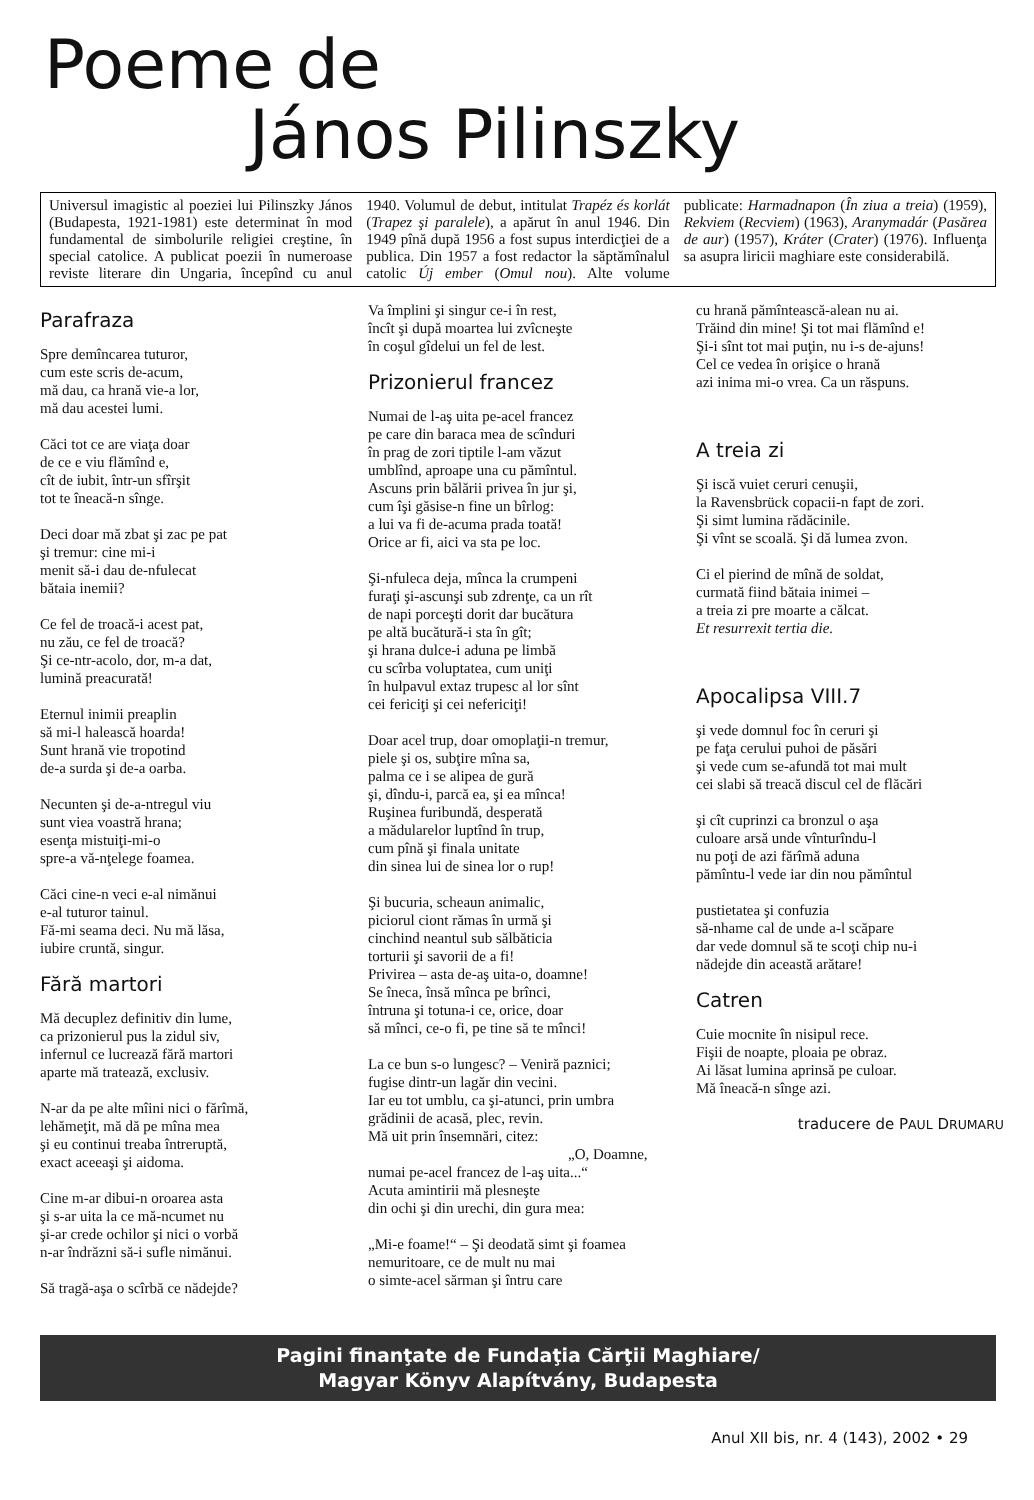Poeme de
János Pilinszky
Universul imagistic al poeziei lui Pilinszky János (Budapesta, 1921-1981) este determinat în mod fundamental de simbolurile religiei creştine, în special catolice. A publicat poezii în numeroase reviste literare din Ungaria, începînd cu anul 1940. Volumul de debut, intitulat Trapéz és korlát (Trapez şi paralele), a apărut în anul 1946. Din 1949 pînă după 1956 a fost supus interdicţiei de a publica. Din 1957 a fost redactor la săptămînalul catolic Új ember (Omul nou). Alte volume publicate: Harmadnapon (În ziua a treia) (1959), Rekviem (Recviem) (1963), Aranymadár (Pasărea de aur) (1957), Kráter (Crater) (1976). Influenţa sa asupra liricii maghiare este considerabilă.
Parafraza
Spre demîncarea tuturor,
cum este scris de-acum,
mă dau, ca hrană vie-a lor,
mă dau acestei lumi.
Căci tot ce are viaţa doar
de ce e viu flămînd e,
cît de iubit, într-un sfîrşit
tot te îneacă-n sînge.
Deci doar mă zbat şi zac pe pat
şi tremur: cine mi-i
menit să-i dau de-nfulecat
bătaia inemii?
Ce fel de troacă-i acest pat,
nu zău, ce fel de troacă?
Şi ce-ntr-acolo, dor, m-a dat,
lumină preacurată!
Eternul inimii preaplin
să mi-l halească hoarda!
Sunt hrană vie tropotind
de-a surda şi de-a oarba.
Necunten şi de-a-ntregul viu
sunt viea voastră hrana;
esenţa mistuiţi-mi-o
spre-a vă-nţelege foamea.
Căci cine-n veci e-al nimănui
e-al tuturor tainul.
Fă-mi seama deci. Nu mă lăsa,
iubire cruntă, singur.
Fără martori
Mă decuplez definitiv din lume,
ca prizonierul pus la zidul siv,
infernul ce lucrează fără martori
aparte mă tratează, exclusiv.
N-ar da pe alte mîini nici o fărîmă,
lehămeţit, mă dă pe mîna mea
şi eu continui treaba întreruptă,
exact aceeaşi şi aidoma.
Cine m-ar dibui-n oroarea asta
şi s-ar uita la ce mă-ncumet nu
şi-ar crede ochilor şi nici o vorbă
n-ar îndrăzni să-i sufle nimănui.
Să tragă-aşa o scîrbă ce nădejde?
Va împlini şi singur ce-i în rest,
încît şi după moartea lui zvîcneşte
în coşul gîdelui un fel de lest.
Prizonierul francez
Numai de l-aş uita pe-acel francez
pe care din baraca mea de scînduri
în prag de zori tiptile l-am văzut
umblînd, aproape una cu pămîntul.
Ascuns prin bălării privea în jur şi,
cum îşi găsise-n fine un bîrlog:
a lui va fi de-acuma prada toată!
Orice ar fi, aici va sta pe loc.
Şi-nfuleca deja, mînca la crumpeni
furaţi şi-ascunşi sub zdrenţe, ca un rît
de napi porceşti dorit dar bucătura
pe altă bucătură-i sta în gît;
şi hrana dulce-i aduna pe limbă
cu scîrba voluptatea, cum uniţi
în hulpavul extaz trupesc al lor sînt
cei fericiţi şi cei nefericiţi!
Doar acel trup, doar omoplaţii-n tremur,
piele şi os, subţire mîna sa,
palma ce i se alipea de gură
şi, dîndu-i, parcă ea, şi ea mînca!
Ruşinea furibundă, desperată
a mădularelor luptînd în trup,
cum pînă şi finala unitate
din sinea lui de sinea lor o rup!
Şi bucuria, scheaun animalic,
piciorul ciont rămas în urmă şi
cinchind neantul sub sălbăticia
torturii şi savorii de a fi!
Privirea – asta de-aş uita-o, doamne!
Se îneca, însă mînca pe brînci,
întruna şi totuna-i ce, orice, doar
să mînci, ce-o fi, pe tine să te mînci!
La ce bun s-o lungesc? – Veniră paznici;
fugise dintr-un lagăr din vecini.
Iar eu tot umblu, ca şi-atunci, prin umbra
grădinii de acasă, plec, revin.
Mă uit prin însemnări, citez:
„O, Doamne,
numai pe-acel francez de l-aş uita...“
Acuta amintirii mă plesneşte
din ochi şi din urechi, din gura mea:
„Mi-e foame!“ – Şi deodată simt şi foamea
nemuritoare, ce de mult nu mai
o simte-acel sărman şi întru care
cu hrană pămîntească-alean nu ai.
Trăind din mine! Şi tot mai flămînd e!
Şi-i sînt tot mai puţin, nu i-s de-ajuns!
Cel ce vedea în orişice o hrană
azi inima mi-o vrea. Ca un răspuns.
A treia zi
Şi iscă vuiet ceruri cenuşii,
la Ravensbrück copacii-n fapt de zori.
Şi simt lumina rădăcinile.
Şi vînt se scoală. Şi dă lumea zvon.
Ci el pierind de mînă de soldat,
curmată fiind bătaia inimei –
a treia zi pre moarte a călcat.
Et resurrexit tertia die.
Apocalipsa VIII.7
şi vede domnul foc în ceruri şi
pe faţa cerului puhoi de păsări
şi vede cum se-afundă tot mai mult
cei slabi să treacă discul cel de flăcări
şi cît cuprinzi ca bronzul o aşa
culoare arsă unde vînturîndu-l
nu poţi de azi fărîmă aduna
pămîntu-l vede iar din nou pămîntul
pustietatea şi confuzia
să-nhame cal de unde a-l scăpare
dar vede domnul să te scoţi chip nu-i
nădejde din această arătare!
Catren
Cuie mocnite în nisipul rece.
Fişii de noapte, ploaia pe obraz.
Ai lăsat lumina aprinsă pe culoar.
Mă îneacă-n sînge azi.
traducere de PAUL DRUMARU
Pagini finanţate de Fundaţia Cărţii Maghiare/
Magyar Könyv Alapítvány, Budapesta
Anul XII bis, nr. 4 (143), 2002 • 29